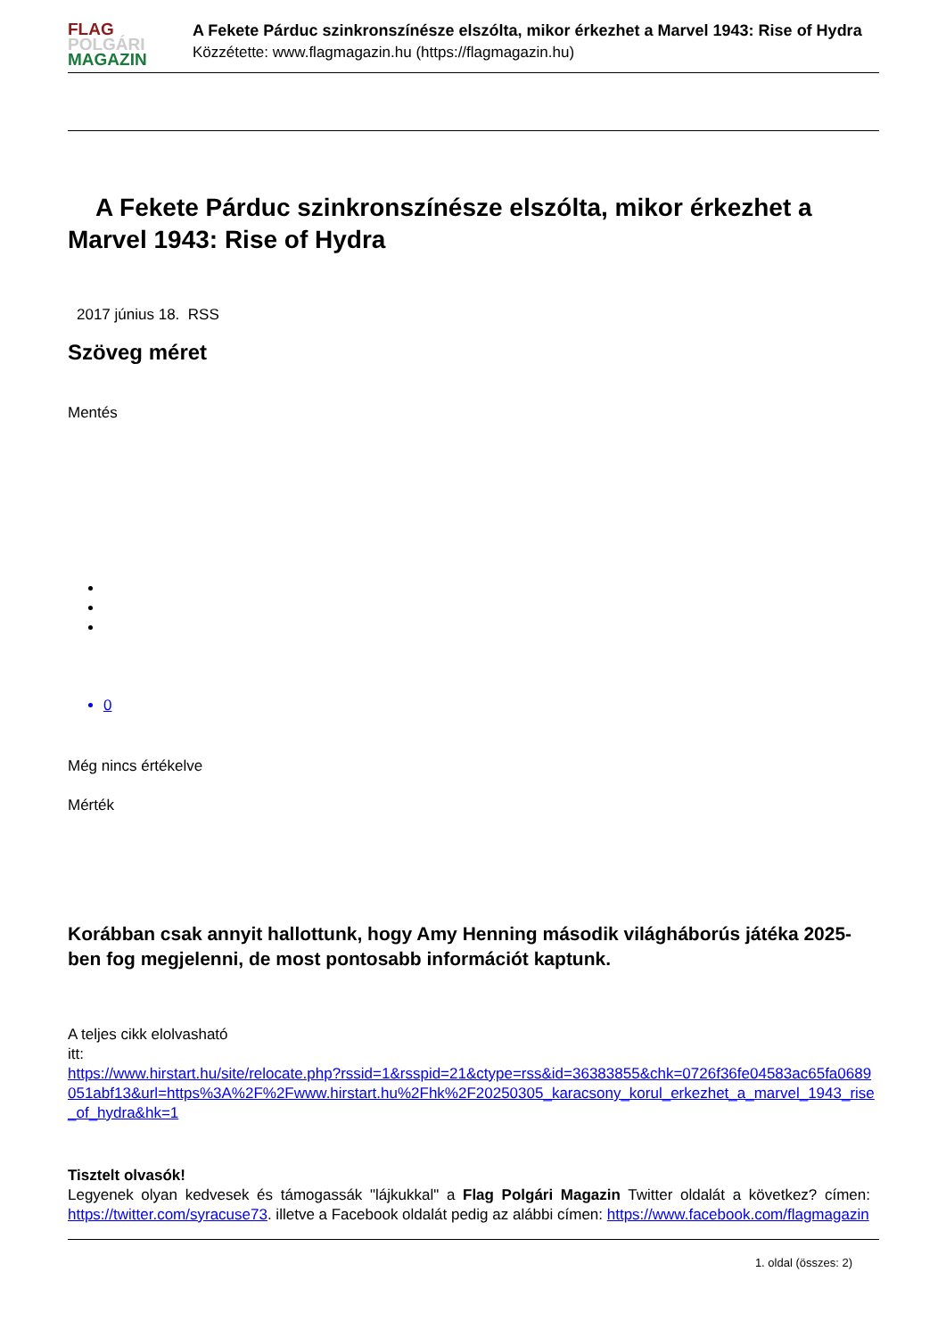FLAG
POLGÁRI
MAGAZIN
A Fekete Párduc szinkronszínésze elszólta, mikor érkezhet a Marvel 1943: Rise of Hydra
Közzétette: www.flagmagazin.hu (https://flagmagazin.hu)
A Fekete Párduc szinkronszínésze elszólta, mikor érkezhet a Marvel 1943: Rise of Hydra
2017 június 18. RSS
Szöveg méret
Mentés
0
Még nincs értékelve
Mérték
Korábban csak annyit hallottunk, hogy Amy Henning második világháborús játéka 2025-ben fog megjelenni, de most pontosabb információt kaptunk.
A teljes cikk elolvasható
itt:
https://www.hirstart.hu/site/relocate.php?rssid=1&rsspid=21&ctype=rss&id=36383855&chk=0726f36fe04583ac65fa0689051abf13&url=https%3A%2F%2Fwww.hirstart.hu%2Fhk%2F20250305_karacsony_korul_erkezhet_a_marvel_1943_rise_of_hydra&hk=1
Tisztelt olvasók!
Legyenek olyan kedvesek és támogassák "lájkukkal" a Flag Polgári Magazin Twitter oldalát a következ? címen: https://twitter.com/syracuse73. illetve a Facebook oldalát pedig az alábbi címen: https://www.facebook.com/flagmagazin
1. oldal (összes: 2)